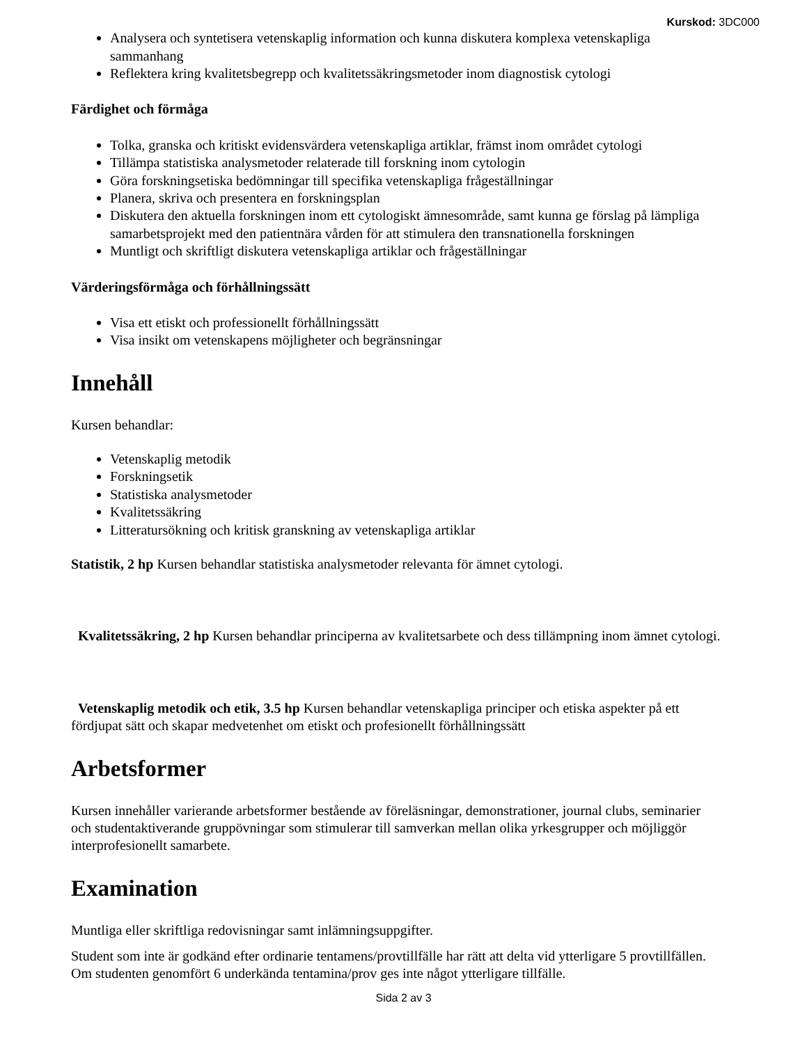Kurskod: 3DC000
Analysera och syntetisera vetenskaplig information och kunna diskutera komplexa vetenskapliga sammanhang
Reflektera kring kvalitetsbegrepp och kvalitetssäkringsmetoder inom diagnostisk cytologi
Färdighet och förmåga
Tolka, granska och kritiskt evidensvärdera vetenskapliga artiklar, främst inom området cytologi
Tillämpa statistiska analysmetoder relaterade till forskning inom cytologin
Göra forskningsetiska bedömningar till specifika vetenskapliga frågeställningar
Planera, skriva och presentera en forskningsplan
Diskutera den aktuella forskningen inom ett cytologiskt ämnesområde, samt kunna ge förslag på lämpliga samarbetsprojekt med den patientnära vården för att stimulera den transnationella forskningen
Muntligt och skriftligt diskutera vetenskapliga artiklar och frågeställningar
Värderingsförmåga och förhållningssätt
Visa ett etiskt och professionellt förhållningssätt
Visa insikt om vetenskapens möjligheter och begränsningar
Innehåll
Kursen behandlar:
Vetenskaplig metodik
Forskningsetik
Statistiska analysmetoder
Kvalitetssäkring
Litteratursökning och kritisk granskning av vetenskapliga artiklar
Statistik, 2 hp Kursen behandlar statistiska analysmetoder relevanta för ämnet cytologi.
Kvalitetssäkring, 2 hp Kursen behandlar principerna av kvalitetsarbete och dess tillämpning inom ämnet cytologi.
Vetenskaplig metodik och etik, 3.5 hp Kursen behandlar vetenskapliga principer och etiska aspekter på ett fördjupat sätt och skapar medvetenhet om etiskt och profesionellt förhållningssätt
Arbetsformer
Kursen innehåller varierande arbetsformer bestående av föreläsningar, demonstrationer, journal clubs, seminarier och studentaktiverande gruppövningar som stimulerar till samverkan mellan olika yrkesgrupper och möjliggör interprofesionellt samarbete.
Examination
Muntliga eller skriftliga redovisningar samt inlämningsuppgifter.
Student som inte är godkänd efter ordinarie tentamens/provtillfälle har rätt att delta vid ytterligare 5 provtillfällen. Om studenten genomfört 6 underkända tentamina/prov ges inte något ytterligare tillfälle.
Sida 2 av 3